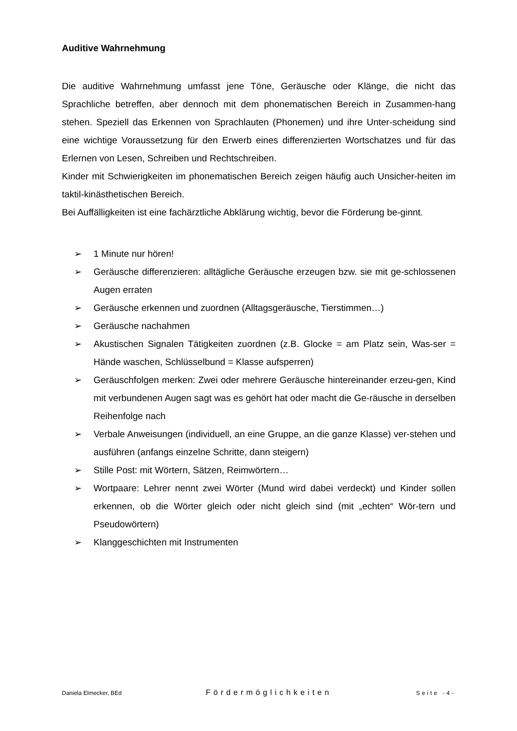Auditive Wahrnehmung
Die auditive Wahrnehmung umfasst jene Töne, Geräusche oder Klänge, die nicht das Sprachliche betreffen, aber dennoch mit dem phonematischen Bereich in Zusammen-hang stehen. Speziell das Erkennen von Sprachlauten (Phonemen) und ihre Unter-scheidung sind eine wichtige Voraussetzung für den Erwerb eines differenzierten Wortschatzes und für das Erlernen von Lesen, Schreiben und Rechtschreiben.
Kinder mit Schwierigkeiten im phonematischen Bereich zeigen häufig auch Unsicher-heiten im taktil-kinästhetischen Bereich.
Bei Auffälligkeiten ist eine fachärztliche Abklärung wichtig, bevor die Förderung be-ginnt.
➢ 1 Minute nur hören!
➢ Geräusche differenzieren: alltägliche Geräusche erzeugen bzw. sie mit ge-schlossenen Augen erraten
➢ Geräusche erkennen und zuordnen (Alltagsgeräusche, Tierstimmen…)
➢ Geräusche nachahmen
➢ Akustischen Signalen Tätigkeiten zuordnen (z.B. Glocke = am Platz sein, Was-ser = Hände waschen, Schlüsselbund = Klasse aufsperren)
➢ Geräuschfolgen merken: Zwei oder mehrere Geräusche hintereinander erzeu-gen, Kind mit verbundenen Augen sagt was es gehört hat oder macht die Ge-räusche in derselben Reihenfolge nach
➢ Verbale Anweisungen (individuell, an eine Gruppe, an die ganze Klasse) ver-stehen und ausführen (anfangs einzelne Schritte, dann steigern)
➢ Stille Post: mit Wörtern, Sätzen, Reimwörtern…
➢ Wortpaare: Lehrer nennt zwei Wörter (Mund wird dabei verdeckt) und Kinder sollen erkennen, ob die Wörter gleich oder nicht gleich sind (mit „echten“ Wör-tern und Pseudowörtern)
➢ Klanggeschichten mit Instrumenten
Daniela Elmecker, BEd Fördermöglichkeiten Seite -4-